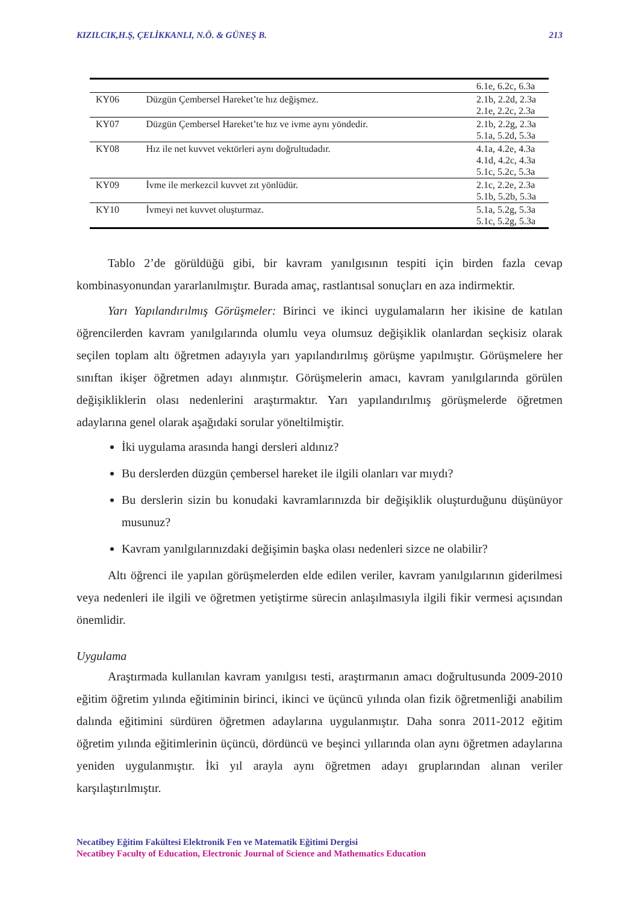KIZILCIK,H.Ş, ÇELİKKANLI, N.Ö. & GÜNEŞ B. 213
| | | 6.1e, 6.2c, 6.3a |
| KY06 | Düzgün Çembersel Hareket’te hız değişmez. | 2.1b, 2.2d, 2.3a 2.1e, 2.2c, 2.3a |
| KY07 | Düzgün Çembersel Hareket’te hız ve ivme aynı yöndedir. | 2.1b, 2.2g, 2.3a 5.1a, 5.2d, 5.3a |
| KY08 | Hız ile net kuvvet vektörleri aynı doğrultudadır. | 4.1a, 4.2e, 4.3a 4.1d, 4.2c, 4.3a 5.1c, 5.2c, 5.3a |
| KY09 | İvme ile merkezcil kuvvet zıt yönlüdür. | 2.1c, 2.2e, 2.3a 5.1b, 5.2b, 5.3a |
| KY10 | İvmeyi net kuvvet oluşturmaz. | 5.1a, 5.2g, 5.3a 5.1c, 5.2g, 5.3a |
Tablo 2’de görüldüğü gibi, bir kavram yanılgısının tespiti için birden fazla cevap kombinasyonundan yararlanılmıştır. Burada amaç, rastlantısal sonuçları en aza indirmektir.
Yarı Yapılandırılmış Görüşmeler: Birinci ve ikinci uygulamaların her ikisine de katılan öğrencilerden kavram yanılgılarında olumlu veya olumsuz değişiklik olanlardan seçkisiz olarak seçilen toplam altı öğretmen adayıyla yarı yapılandırılmış görüşme yapılmıştır. Görüşmelere her sınıftan ikişer öğretmen adayı alınmıştır. Görüşmelerin amacı, kavram yanılgılarında görülen değişikliklerin olası nedenlerini araştırmaktır. Yarı yapılandırılmış görüşmelerde öğretmen adaylarına genel olarak aşağıdaki sorular yöneltilmiştir.
İki uygulama arasında hangi dersleri aldınız?
Bu derslerden düzgün çembersel hareket ile ilgili olanları var mıydı?
Bu derslerin sizin bu konudaki kavramlarınızda bir değişiklik oluşturduğunu düşünüyor musunuz?
Kavram yanılgılarınızdaki değişimin başka olası nedenleri sizce ne olabilir?
Altı öğrenci ile yapılan görüşmelerden elde edilen veriler, kavram yanılgılarının giderilmesi veya nedenleri ile ilgili ve öğretmen yetiştirme sürecin anlaşılmasıyla ilgili fikir vermesi açısından önemlidir.
Uygulama
Araştırmada kullanılan kavram yanılgısı testi, araştırmanın amacı doğrultusunda 2009-2010 eğitim öğretim yılında eğitiminin birinci, ikinci ve üçüncü yılında olan fizik öğretmenliği anabilim dalında eğitimini sürdüren öğretmen adaylarına uygulanmıştır. Daha sonra 2011-2012 eğitim öğretim yılında eğitimlerinin üçüncü, dördüncü ve beşinci yıllarında olan aynı öğretmen adaylarına yeniden uygulanmıştır. İki yıl arayla aynı öğretmen adayı gruplarından alınan veriler karşılaştırılmıştır.
Necatibey Eğitim Fakültesi Elektronik Fen ve Matematik Eğitimi Dergisi
Necatibey Faculty of Education, Electronic Journal of Science and Mathematics Education